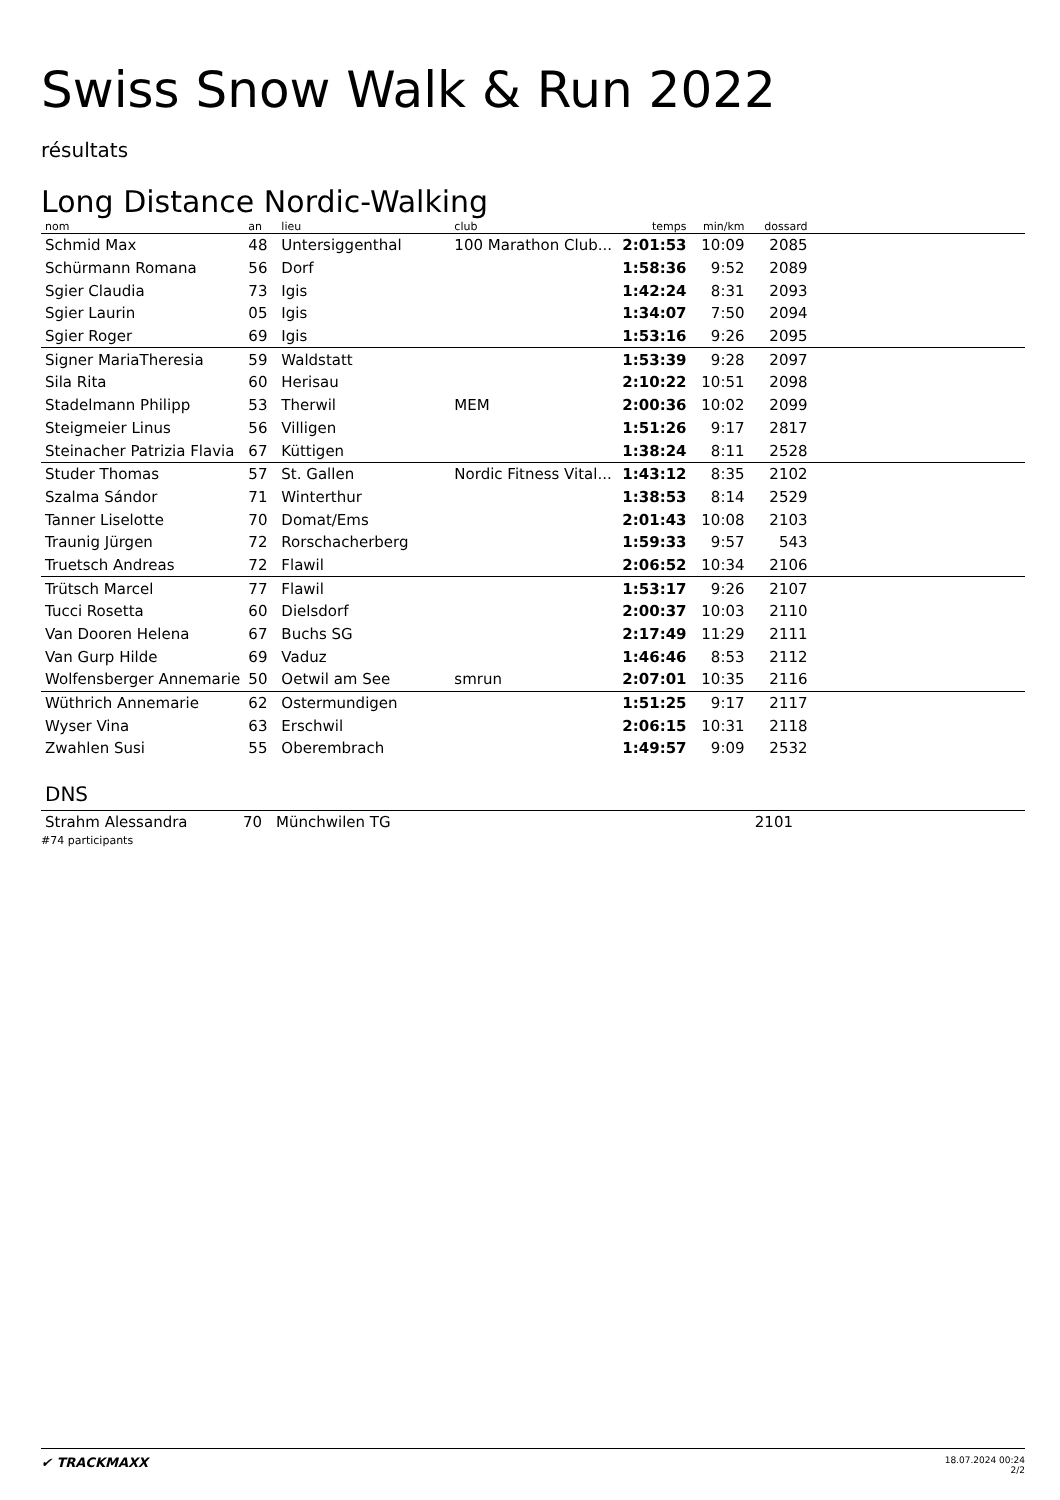Swiss Snow Walk & Run 2022
résultats
Long Distance Nordic-Walking
| nom | an | lieu | club | temps | min/km | dossard | |
| --- | --- | --- | --- | --- | --- | --- | --- |
| Schmid Max | 48 | Untersiggenthal | 100 Marathon Club... | 2:01:53 | 10:09 | 2085 | |
| Schürmann Romana | 56 | Dorf | | 1:58:36 | 9:52 | 2089 | |
| Sgier Claudia | 73 | Igis | | 1:42:24 | 8:31 | 2093 | |
| Sgier Laurin | 05 | Igis | | 1:34:07 | 7:50 | 2094 | |
| Sgier Roger | 69 | Igis | | 1:53:16 | 9:26 | 2095 | |
| Signer MariaTheresia | 59 | Waldstatt | | 1:53:39 | 9:28 | 2097 | |
| Sila Rita | 60 | Herisau | | 2:10:22 | 10:51 | 2098 | |
| Stadelmann Philipp | 53 | Therwil | MEM | 2:00:36 | 10:02 | 2099 | |
| Steigmeier Linus | 56 | Villigen | | 1:51:26 | 9:17 | 2817 | |
| Steinacher Patrizia Flavia | 67 | Küttigen | | 1:38:24 | 8:11 | 2528 | |
| Studer Thomas | 57 | St. Gallen | Nordic Fitness Vital... | 1:43:12 | 8:35 | 2102 | |
| Szalma Sándor | 71 | Winterthur | | 1:38:53 | 8:14 | 2529 | |
| Tanner Liselotte | 70 | Domat/Ems | | 2:01:43 | 10:08 | 2103 | |
| Traunig Jürgen | 72 | Rorschacherberg | | 1:59:33 | 9:57 | 543 | |
| Truetsch Andreas | 72 | Flawil | | 2:06:52 | 10:34 | 2106 | |
| Trütsch Marcel | 77 | Flawil | | 1:53:17 | 9:26 | 2107 | |
| Tucci Rosetta | 60 | Dielsdorf | | 2:00:37 | 10:03 | 2110 | |
| Van Dooren Helena | 67 | Buchs SG | | 2:17:49 | 11:29 | 2111 | |
| Van Gurp Hilde | 69 | Vaduz | | 1:46:46 | 8:53 | 2112 | |
| Wolfensberger Annemarie | 50 | Oetwil am See | smrun | 2:07:01 | 10:35 | 2116 | |
| Wüthrich Annemarie | 62 | Ostermundigen | | 1:51:25 | 9:17 | 2117 | |
| Wyser Vina | 63 | Erschwil | | 2:06:15 | 10:31 | 2118 | |
| Zwahlen Susi | 55 | Oberembrach | | 1:49:57 | 9:09 | 2532 | |
DNS
| Strahm Alessandra | 70 | Münchwilen TG | | | | 2101 | |
#74 participants
✔ TRACKMAXX
18.07.2024 00:24
2/2